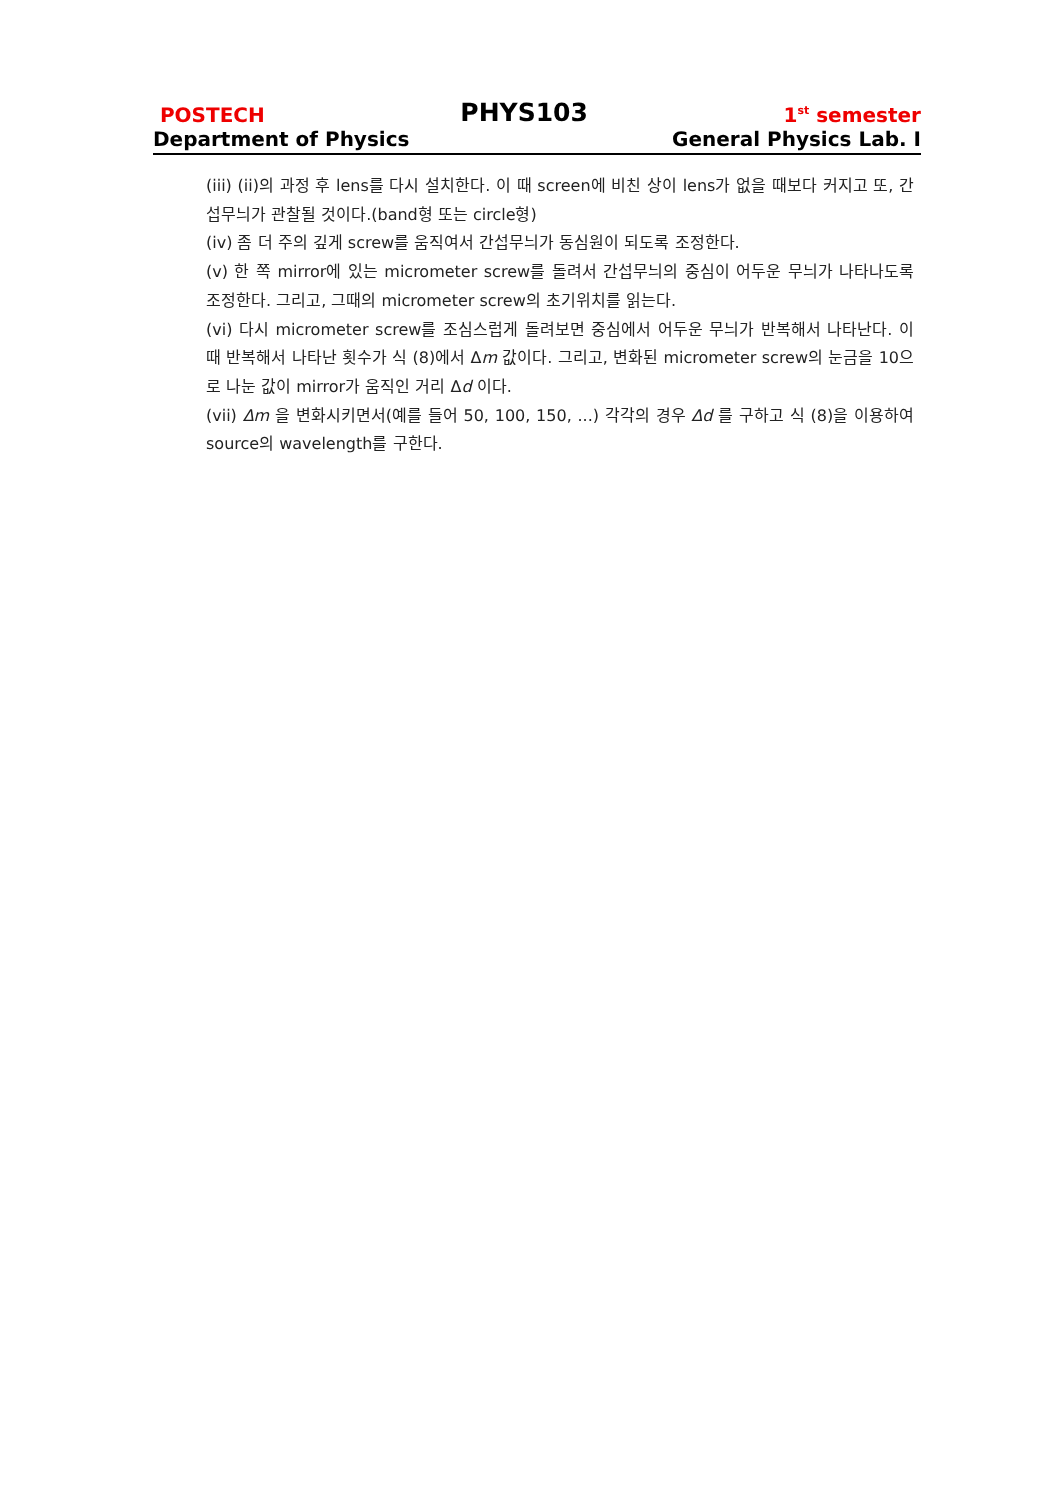POSTECH PHYS103 1<sup>st</sup> semester
Department of Physics General Physics Lab. I
(iii) (ii)의 과정 후 lens를 다시 설치한다. 이 때 screen에 비친 상이 lens가 없을 때보다 커지고 또, 간섭무늬가 관찰될 것이다.(band형 또는 circle형)
(iv) 좀 더 주의 깊게 screw를 움직여서 간섭무늬가 동심원이 되도록 조정한다.
(v) 한 쪽 mirror에 있는 micrometer screw를 돌려서 간섭무늬의 중심이 어두운 무늬가 나타나도록 조정한다. 그리고, 그때의 micrometer screw의 초기위치를 읽는다.
(vi) 다시 micrometer screw를 조심스럽게 돌려보면 중심에서 어두운 무늬가 반복해서 나타난다. 이 때 반복해서 나타난 횟수가 식 (8)에서 Δm 값이다. 그리고, 변화된 micrometer screw의 눈금을 10으로 나눈 값이 mirror가 움직인 거리 Δd 이다.
(vii) Δm 을 변화시키면서(예를 들어 50, 100, 150, ...) 각각의 경우 Δd 를 구하고 식 (8)을 이용하여 source의 wavelength를 구한다.